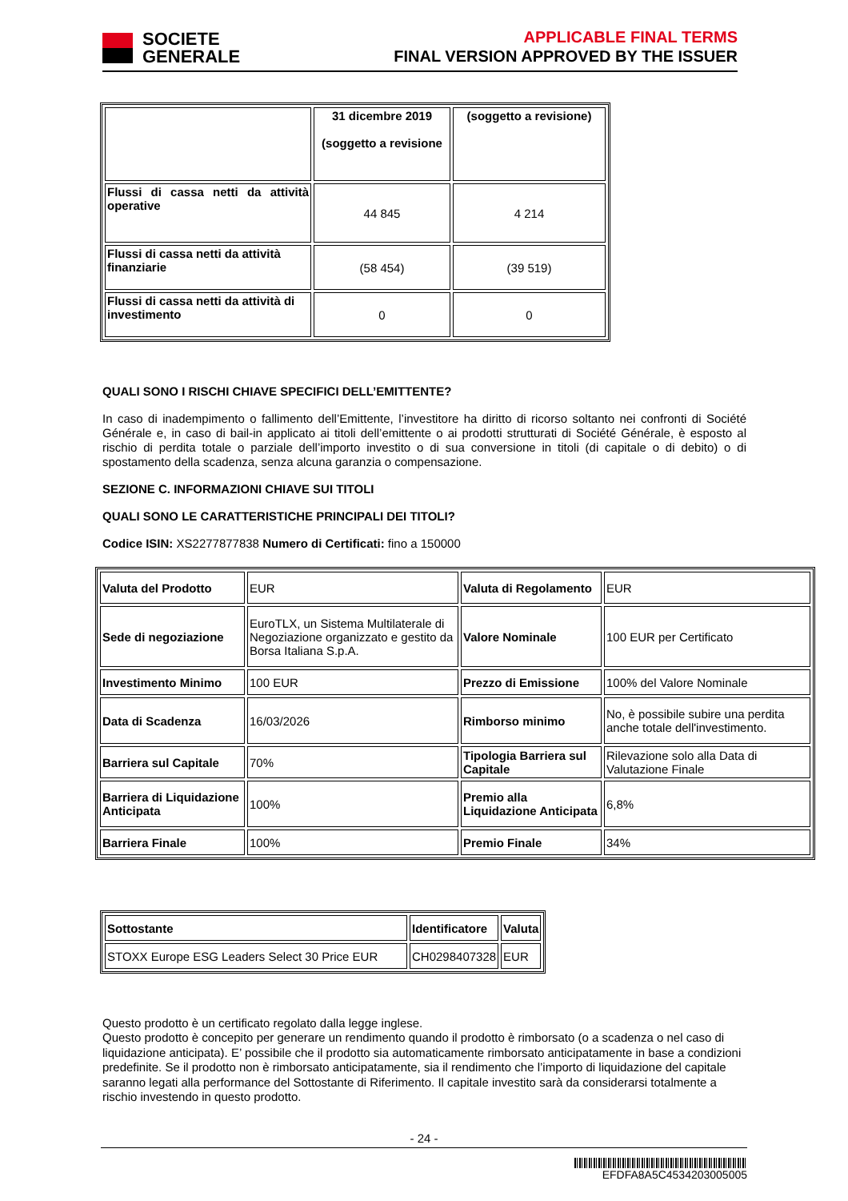SOCIETE
GENERALE
APPLICABLE FINAL TERMS
FINAL VERSION APPROVED BY THE ISSUER
| | 31 dicembre 2019 (soggetto a revisione | (soggetto a revisione) |
| --- | --- | --- |
| Flussi di cassa netti da attività operative | 44 845 | 4 214 |
| Flussi di cassa netti da attività finanziarie | (58 454) | (39 519) |
| Flussi di cassa netti da attività di investimento | 0 | 0 |
QUALI SONO I RISCHI CHIAVE SPECIFICI DELL’EMITTENTE?
In caso di inadempimento o fallimento dell’Emittente, l’investitore ha diritto di ricorso soltanto nei confronti di Société Générale e, in caso di bail-in applicato ai titoli dell’emittente o ai prodotti strutturati di Société Générale, è esposto al rischio di perdita totale o parziale dell’importo investito o di sua conversione in titoli (di capitale o di debito) o di spostamento della scadenza, senza alcuna garanzia o compensazione.
SEZIONE C. INFORMAZIONI CHIAVE SUI TITOLI
QUALI SONO LE CARATTERISTICHE PRINCIPALI DEI TITOLI?
Codice ISIN: XS2277877838 Numero di Certificati: fino a 150000
| Valuta del Prodotto | EUR | Valuta di Regolamento | EUR |
| Sede di negoziazione | EuroTLX, un Sistema Multilaterale di Negoziazione organizzato e gestito da Borsa Italiana S.p.A. | Valore Nominale | 100 EUR per Certificato |
| Investimento Minimo | 100 EUR | Prezzo di Emissione | 100% del Valore Nominale |
| Data di Scadenza | 16/03/2026 | Rimborso minimo | No, è possibile subire una perdita anche totale dell'investimento. |
| Barriera sul Capitale | 70% | Tipologia Barriera sul Capitale | Rilevazione solo alla Data di Valutazione Finale |
| Barriera di Liquidazione Anticipata | 100% | Premio alla Liquidazione Anticipata | 6,8% |
| Barriera Finale | 100% | Premio Finale | 34% |
| Sottostante | Identificatore | Valuta |
| --- | --- | --- |
| STOXX Europe ESG Leaders Select 30 Price EUR | CH0298407328 | EUR |
Questo prodotto è un certificato regolato dalla legge inglese.
Questo prodotto è concepito per generare un rendimento quando il prodotto è rimborsato (o a scadenza o nel caso di liquidazione anticipata). E’ possibile che il prodotto sia automaticamente rimborsato anticipatamente in base a condizioni predefinite. Se il prodotto non è rimborsato anticipatamente, sia il rendimento che l’importo di liquidazione del capitale saranno legati alla performance del Sottostante di Riferimento. Il capitale investito sarà da considerarsi totalmente a rischio investendo in questo prodotto.
- 24 -
EFDFA8A5C4534203005005